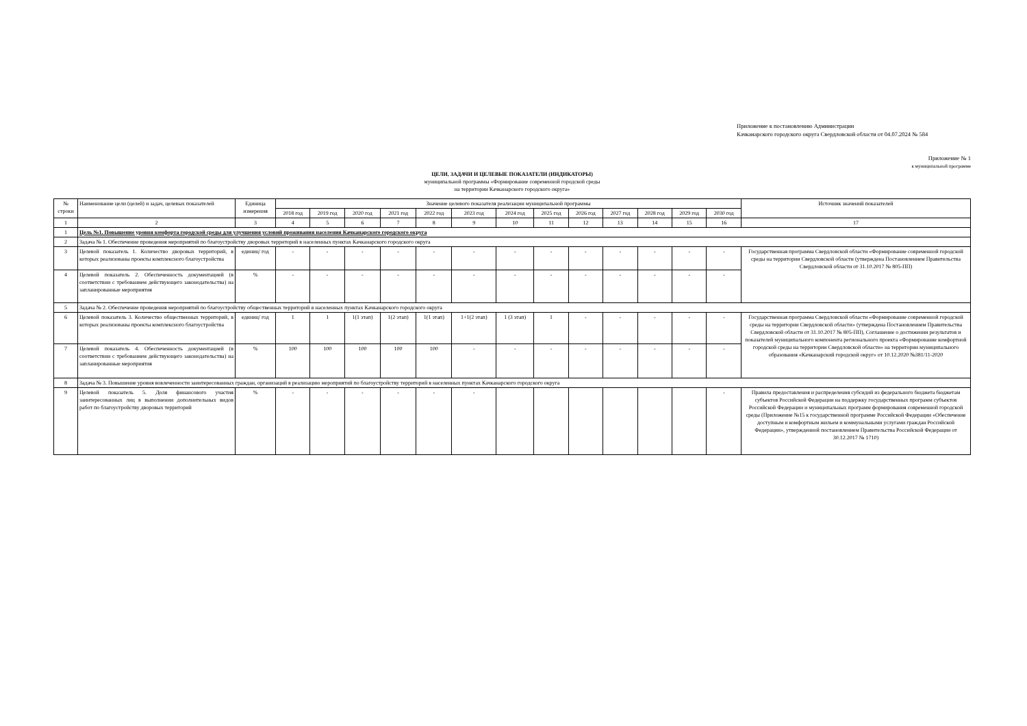Приложение к постановлению Администрации
Качканарского городского округа Свердловской области от 04.07.2024 № 584
Приложение № 1
к муниципальной программе
ЦЕЛИ, ЗАДАЧИ И ЦЕЛЕВЫЕ ПОКАЗАТЕЛИ (ИНДИКАТОРЫ)
муниципальной программы «Формирование современной городской среды
на территории Качканарского городского округа»
| № строки | Наименование цели (целей) и задач, целевых показателей | Единица измерения | Значение целевого показателя реализации муниципальной программы | | | | | | | | | | | | | Источник значений показателей |
| --- | --- | --- | --- | --- | --- | --- | --- | --- | --- | --- | --- | --- | --- | --- | --- | --- |
| | | | 2018 год | 2019 год | 2020 год | 2021 год | 2022 год | 2023 год | 2024 год | 2025 год | 2026 год | 2027 год | 2028 год | 2029 год | 2030 год | |
| 1 | 2 | 3 | 4 | 5 | 6 | 7 | 8 | 9 | 10 | 11 | 12 | 13 | 14 | 15 | 16 | 17 |
| 1 | Цель №1. Повышение уровня комфорта городской среды для улучшения условий проживания населения Качканарского городского округа | | | | | | | | | | | | | | | |
| 2 | Задача № 1. Обеспечение проведения мероприятий по благоустройству дворовых территорий в населенных пунктах Качканарского городского округа | | | | | | | | | | | | | | | |
| 3 | Целевой показатель 1. Количество дворовых территорий, в которых реализованы проекты комплексного благоустройства | единиц/ год | - | - | - | - | - | - | - | - | - | - | - | - | - | Государственная программа Свердловской области «Формирование современной городской среды на территории Свердловской области (утверждена Постановлением Правительства Свердловской области от 31.10.2017 № 805-ПП) |
| 4 | Целевой показатель 2. Обеспеченность документацией (в соответствии с требованием действующего законодательства) на запланированные мероприятия | % | - | - | - | - | - | - | - | - | - | - | - | - | - | |
| 5 | Задача № 2. Обеспечение проведения мероприятий по благоустройству общественных территорий в населенных пунктах Качканарского городского округа | | | | | | | | | | | | | | | |
| 6 | Целевой показатель 3. Количество общественных территорий, в которых реализованы проекты комплексного благоустройства | единиц/ год | 1 | 1 | 1(1 этап) | 1(2 этап) | 1(1 этап) | 1+1(2 этап) | 1 (3 этап) | 1 | - | - | - | - | - | Государственная программа Свердловской области «Формирование современной городской среды на территории Свердловской области» (утверждена Постановлением Правительства Свердловской области от 31.10.2017 № 805-ПП), Соглашение о достижении результатов и показателей муниципального компонента регионального проекта «Формирование комфортной городской среды на территории Свердловской области« на территории муниципального образования «Качканарский городской округ» от 10.12.2020 №381/11-2020 |
| 7 | Целевой показатель 4. Обеспеченность документацией (в соответствии с требованием действующего законодательства) на запланированные мероприятия | % | 100 | 100 | 100 | 100 | 100 | - | - | - | - | - | - | - | - | |
| 8 | Задача № 3. Повышение уровня вовлеченности заинтересованных граждан, организаций в реализацию мероприятий по благоустройству территорий в населенных пунктах Качканарского городского округа | | | | | | | | | | | | | | | |
| 9 | Целевой показатель 5. Доля финансового участия заинтересованных лиц в выполнении дополнительных видов работ по благоустройству дворовых территорий | % | - | - | - | - | - | - | | | | | | | - | Правила предоставления и распределения субсидий из федерального бюджета бюджетам субъектов Российской Федерации на поддержку государственных программ субъектов Российской Федерации и муниципальных программ формирования современной городской среды (Приложение №15 к государственной программе Российской Федерации «Обеспечение доступным и комфортным жильем и коммунальными услугами граждан Российской Федерации», утвержденной постановлением Правительства Российской Федерации от 30.12.2017 № 1710) |